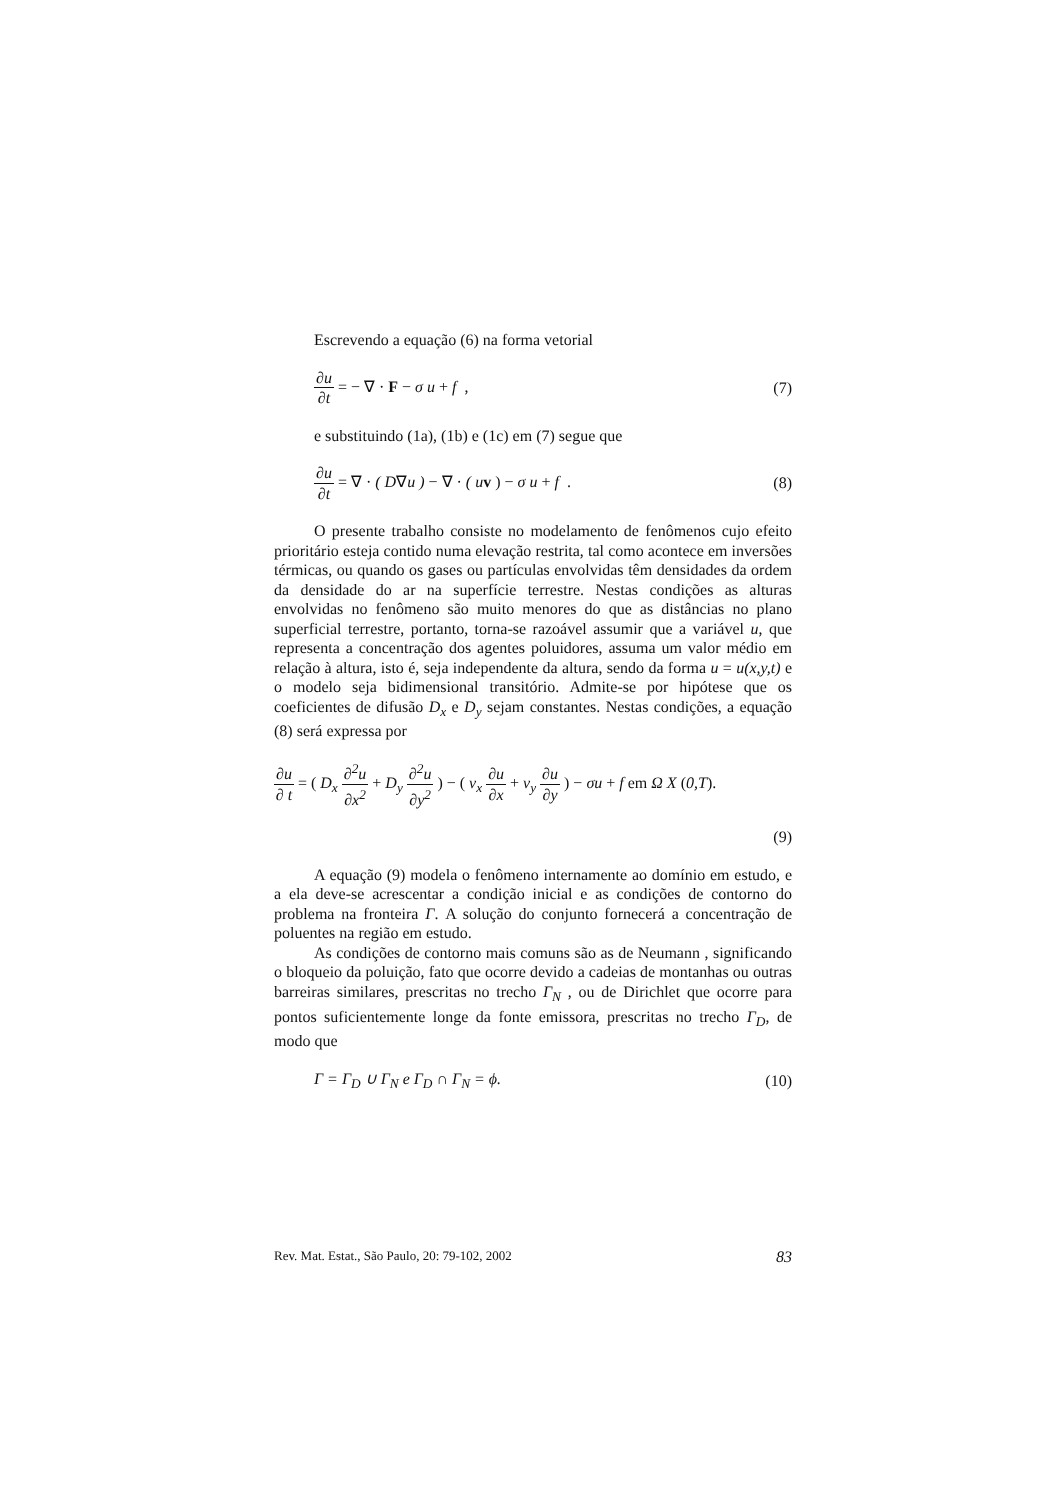Escrevendo a equação (6) na forma vetorial
∂u ∂t = − ∇ · F − σ u + f , (7)
e substituindo (1a), (1b) e (1c) em (7) segue que
∂u ∂t = ∇ · ( D∇u ) − ∇ · ( u v ) − σ u + f . (8)
O presente trabalho consiste no modelamento de fenômenos cujo efeito prioritário esteja contido numa elevação restrita, tal como acontece em inversões térmicas, ou quando os gases ou partículas envolvidas têm densidades da ordem da densidade do ar na superfície terrestre. Nestas condições as alturas envolvidas no fenômeno são muito menores do que as distâncias no plano superficial terrestre, portanto, torna-se razoável assumir que a variável u, que representa a concentração dos agentes poluidores, assuma um valor médio em relação à altura, isto é, seja independente da altura, sendo da forma u = u(x,y,t) e o modelo seja bidimensional transitório. Admite-se por hipótese que os coeficientes de difusão D<sub>x</sub> e D<sub>y</sub> sejam constantes. Nestas condições, a equação (8) será expressa por
∂u ∂ t = ( D<sub>x</sub> ∂<sup>2</sup>u ∂x<sup>2</sup> + D<sub>y</sub> ∂<sup>2</sup>u ∂y<sup>2</sup> ) − ( v<sub>x</sub> ∂u ∂x + v<sub>y</sub> ∂u ∂y ) − σu + f em Ω X (0,T).
(9)
A equação (9) modela o fenômeno internamente ao domínio em estudo, e a ela deve-se acrescentar a condição inicial e as condições de contorno do problema na fronteira Γ. A solução do conjunto fornecerá a concentração de poluentes na região em estudo.
As condições de contorno mais comuns são as de Neumann , significando o bloqueio da poluição, fato que ocorre devido a cadeias de montanhas ou outras barreiras similares, prescritas no trecho Γ<sub>N</sub> , ou de Dirichlet que ocorre para pontos suficientemente longe da fonte emissora, prescritas no trecho Γ<sub>D</sub>, de modo que
Γ = Γ<sub>D</sub> ∪ Γ<sub>N</sub> e Γ<sub>D</sub> ∩ Γ<sub>N</sub> = ϕ. (10)
Rev. Mat. Estat., São Paulo, 20: 79-102, 2002 83